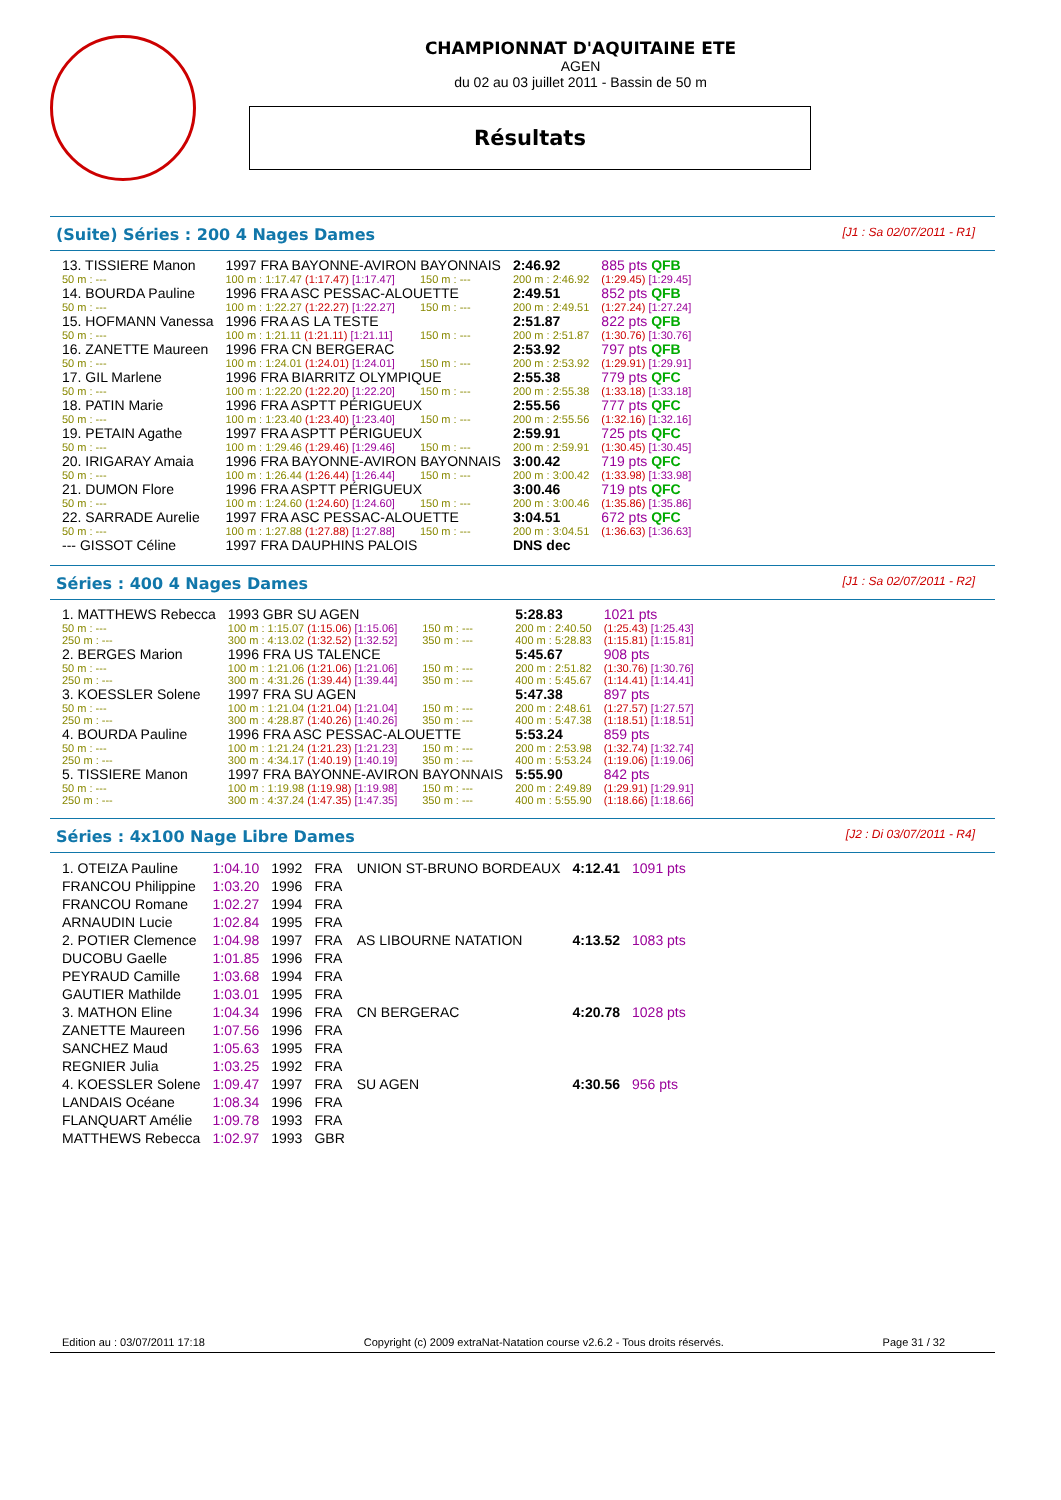CHAMPIONNAT D'AQUITAINE ETE
AGEN
du 02 au 03 juillet 2011 - Bassin de 50 m
Résultats
(Suite) Séries : 200 4 Nages Dames [J1 : Sa 02/07/2011 - R1]
| 13. TISSIERE Manon | 1997 FRA BAYONNE-AVIRON BAYONNAIS | | | | 2:46.92 | 885 pts QFB |
| 50 m : --- | 100 m : 1:17.47 (1:17.47) [1:17.47] | 150 m : --- | | | 200 m : 2:46.92 | (1:29.45) [1:29.45] |
| 14. BOURDA Pauline | 1996 FRA ASC PESSAC-ALOUETTE | | | | 2:49.51 | 852 pts QFB |
| 50 m : --- | 100 m : 1:22.27 (1:22.27) [1:22.27] | 150 m : --- | | | 200 m : 2:49.51 | (1:27.24) [1:27.24] |
| 15. HOFMANN Vanessa | 1996 FRA AS LA TESTE | | | | 2:51.87 | 822 pts QFB |
| 50 m : --- | 100 m : 1:21.11 (1:21.11) [1:21.11] | 150 m : --- | | | 200 m : 2:51.87 | (1:30.76) [1:30.76] |
| 16. ZANETTE Maureen | 1996 FRA CN BERGERAC | | | | 2:53.92 | 797 pts QFB |
| 50 m : --- | 100 m : 1:24.01 (1:24.01) [1:24.01] | 150 m : --- | | | 200 m : 2:53.92 | (1:29.91) [1:29.91] |
| 17. GIL Marlene | 1996 FRA BIARRITZ OLYMPIQUE | | | | 2:55.38 | 779 pts QFC |
| 50 m : --- | 100 m : 1:22.20 (1:22.20) [1:22.20] | 150 m : --- | | | 200 m : 2:55.38 | (1:33.18) [1:33.18] |
| 18. PATIN Marie | 1996 FRA ASPTT PÉRIGUEUX | | | | 2:55.56 | 777 pts QFC |
| 50 m : --- | 100 m : 1:23.40 (1:23.40) [1:23.40] | 150 m : --- | | | 200 m : 2:55.56 | (1:32.16) [1:32.16] |
| 19. PETAIN Agathe | 1997 FRA ASPTT PÉRIGUEUX | | | | 2:59.91 | 725 pts QFC |
| 50 m : --- | 100 m : 1:29.46 (1:29.46) [1:29.46] | 150 m : --- | | | 200 m : 2:59.91 | (1:30.45) [1:30.45] |
| 20. IRIGARAY Amaia | 1996 FRA BAYONNE-AVIRON BAYONNAIS | | | | 3:00.42 | 719 pts QFC |
| 50 m : --- | 100 m : 1:26.44 (1:26.44) [1:26.44] | 150 m : --- | | | 200 m : 3:00.42 | (1:33.98) [1:33.98] |
| 21. DUMON Flore | 1996 FRA ASPTT PÉRIGUEUX | | | | 3:00.46 | 719 pts QFC |
| 50 m : --- | 100 m : 1:24.60 (1:24.60) [1:24.60] | 150 m : --- | | | 200 m : 3:00.46 | (1:35.86) [1:35.86] |
| 22. SARRADE Aurelie | 1997 FRA ASC PESSAC-ALOUETTE | | | | 3:04.51 | 672 pts QFC |
| 50 m : --- | 100 m : 1:27.88 (1:27.88) [1:27.88] | 150 m : --- | | | 200 m : 3:04.51 | (1:36.63) [1:36.63] |
| --- GISSOT Céline | 1997 FRA DAUPHINS PALOIS | | | | DNS dec | |
Séries : 400 4 Nages Dames [J1 : Sa 02/07/2011 - R2]
| 1. MATTHEWS Rebecca | 1993 GBR SU AGEN | | | | 5:28.83 | 1021 pts |
| 50 m : --- | 100 m : 1:15.07 (1:15.06) [1:15.06] | 150 m : --- | | | 200 m : 2:40.50 | (1:25.43) [1:25.43] |
| 250 m : --- | 300 m : 4:13.02 (1:32.52) [1:32.52] | 350 m : --- | | | 400 m : 5:28.83 | (1:15.81) [1:15.81] |
| 2. BERGES Marion | 1996 FRA US TALENCE | | | | 5:45.67 | 908 pts |
| 50 m : --- | 100 m : 1:21.06 (1:21.06) [1:21.06] | 150 m : --- | | | 200 m : 2:51.82 | (1:30.76) [1:30.76] |
| 250 m : --- | 300 m : 4:31.26 (1:39.44) [1:39.44] | 350 m : --- | | | 400 m : 5:45.67 | (1:14.41) [1:14.41] |
| 3. KOESSLER Solene | 1997 FRA SU AGEN | | | | 5:47.38 | 897 pts |
| 50 m : --- | 100 m : 1:21.04 (1:21.04) [1:21.04] | 150 m : --- | | | 200 m : 2:48.61 | (1:27.57) [1:27.57] |
| 250 m : --- | 300 m : 4:28.87 (1:40.26) [1:40.26] | 350 m : --- | | | 400 m : 5:47.38 | (1:18.51) [1:18.51] |
| 4. BOURDA Pauline | 1996 FRA ASC PESSAC-ALOUETTE | | | | 5:53.24 | 859 pts |
| 50 m : --- | 100 m : 1:21.24 (1:21.23) [1:21.23] | 150 m : --- | | | 200 m : 2:53.98 | (1:32.74) [1:32.74] |
| 250 m : --- | 300 m : 4:34.17 (1:40.19) [1:40.19] | 350 m : --- | | | 400 m : 5:53.24 | (1:19.06) [1:19.06] |
| 5. TISSIERE Manon | 1997 FRA BAYONNE-AVIRON BAYONNAIS | | | | 5:55.90 | 842 pts |
| 50 m : --- | 100 m : 1:19.98 (1:19.98) [1:19.98] | 150 m : --- | | | 200 m : 2:49.89 | (1:29.91) [1:29.91] |
| 250 m : --- | 300 m : 4:37.24 (1:47.35) [1:47.35] | 350 m : --- | | | 400 m : 5:55.90 | (1:18.66) [1:18.66] |
Séries : 4x100 Nage Libre Dames [J2 : Di 03/07/2011 - R4]
| 1. OTEIZA Pauline | 1:04.10 | 1992 | FRA | UNION ST-BRUNO BORDEAUX | 4:12.41 | 1091 pts |
| FRANCOU Philippine | 1:03.20 | 1996 | FRA | | | |
| FRANCOU Romane | 1:02.27 | 1994 | FRA | | | |
| ARNAUDIN Lucie | 1:02.84 | 1995 | FRA | | | |
| 2. POTIER Clemence | 1:04.98 | 1997 | FRA | AS LIBOURNE NATATION | 4:13.52 | 1083 pts |
| DUCOBU Gaelle | 1:01.85 | 1996 | FRA | | | |
| PEYRAUD Camille | 1:03.68 | 1994 | FRA | | | |
| GAUTIER Mathilde | 1:03.01 | 1995 | FRA | | | |
| 3. MATHON Eline | 1:04.34 | 1996 | FRA | CN BERGERAC | 4:20.78 | 1028 pts |
| ZANETTE Maureen | 1:07.56 | 1996 | FRA | | | |
| SANCHEZ Maud | 1:05.63 | 1995 | FRA | | | |
| REGNIER Julia | 1:03.25 | 1992 | FRA | | | |
| 4. KOESSLER Solene | 1:09.47 | 1997 | FRA | SU AGEN | 4:30.56 | 956 pts |
| LANDAIS Océane | 1:08.34 | 1996 | FRA | | | |
| FLANQUART Amélie | 1:09.78 | 1993 | FRA | | | |
| MATTHEWS Rebecca | 1:02.97 | 1993 | GBR | | | |
Edition au : 03/07/2011 17:18 Copyright (c) 2009 extraNat-Natation course v2.6.2 - Tous droits réservés. Page 31 / 32